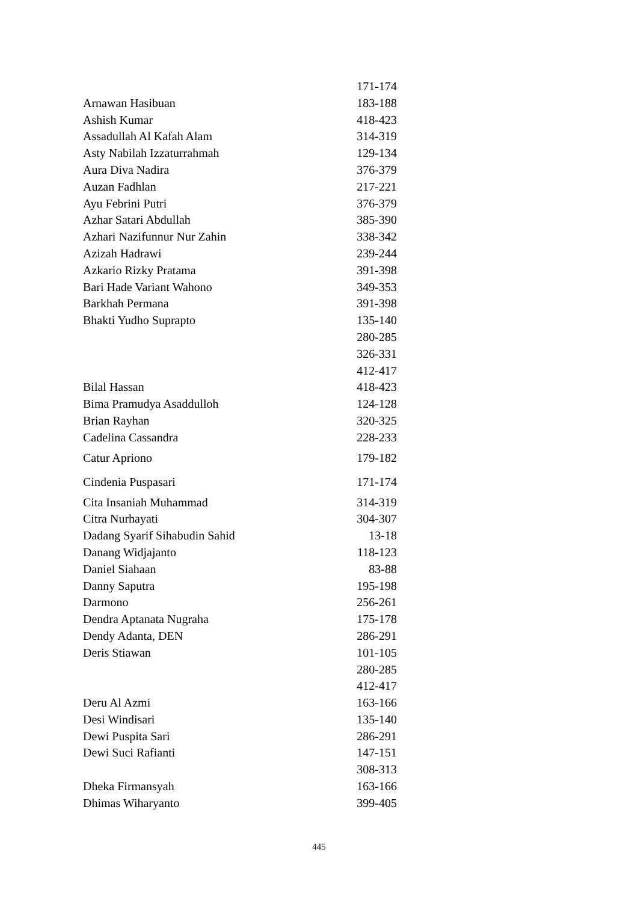| | 171-174 |
| Arnawan Hasibuan | 183-188 |
| Ashish Kumar | 418-423 |
| Assadullah Al Kafah Alam | 314-319 |
| Asty Nabilah Izzaturrahmah | 129-134 |
| Aura Diva Nadira | 376-379 |
| Auzan Fadhlan | 217-221 |
| Ayu Febrini Putri | 376-379 |
| Azhar Satari Abdullah | 385-390 |
| Azhari Nazifunnur Nur Zahin | 338-342 |
| Azizah Hadrawi | 239-244 |
| Azkario Rizky Pratama | 391-398 |
| Bari Hade Variant Wahono | 349-353 |
| Barkhah Permana | 391-398 |
| Bhakti Yudho Suprapto | 135-140 |
| | 280-285 |
| | 326-331 |
| | 412-417 |
| Bilal Hassan | 418-423 |
| Bima Pramudya Asaddulloh | 124-128 |
| Brian Rayhan | 320-325 |
| Cadelina Cassandra | 228-233 |
| Catur Apriono | 179-182 |
| Cindenia Puspasari | 171-174 |
| Cita Insaniah Muhammad | 314-319 |
| Citra Nurhayati | 304-307 |
| Dadang Syarif Sihabudin Sahid | 13-18 |
| Danang Widjajanto | 118-123 |
| Daniel Siahaan | 83-88 |
| Danny Saputra | 195-198 |
| Darmono | 256-261 |
| Dendra Aptanata Nugraha | 175-178 |
| Dendy Adanta, DEN | 286-291 |
| Deris Stiawan | 101-105 |
| | 280-285 |
| | 412-417 |
| Deru Al Azmi | 163-166 |
| Desi Windisari | 135-140 |
| Dewi Puspita Sari | 286-291 |
| Dewi Suci Rafianti | 147-151 |
| | 308-313 |
| Dheka Firmansyah | 163-166 |
| Dhimas Wiharyanto | 399-405 |
445